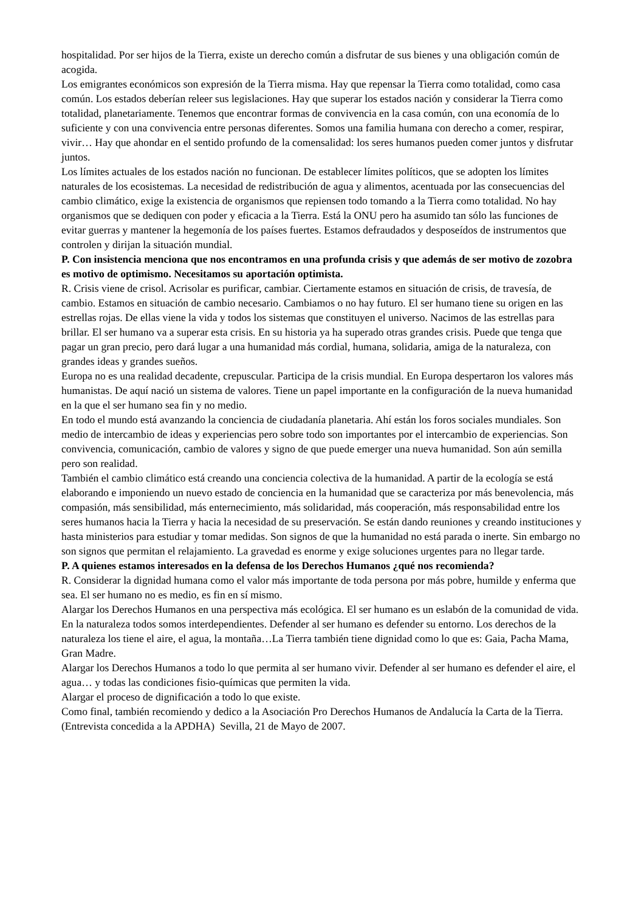hospitalidad. Por ser hijos de la Tierra, existe un derecho común a disfrutar de sus bienes y una obligación común de acogida.
Los emigrantes económicos son expresión de la Tierra misma. Hay que repensar la Tierra como totalidad, como casa común. Los estados deberían releer sus legislaciones. Hay que superar los estados nación y considerar la Tierra como totalidad, planetariamente. Tenemos que encontrar formas de convivencia en la casa común, con una economía de lo suficiente y con una convivencia entre personas diferentes. Somos una familia humana con derecho a comer, respirar, vivir… Hay que ahondar en el sentido profundo de la comensalidad: los seres humanos pueden comer juntos y disfrutar juntos.
Los límites actuales de los estados nación no funcionan. De establecer límites políticos, que se adopten los límites naturales de los ecosistemas. La necesidad de redistribución de agua y alimentos, acentuada por las consecuencias del cambio climático, exige la existencia de organismos que repiensen todo tomando a la Tierra como totalidad. No hay organismos que se dediquen con poder y eficacia a la Tierra. Está la ONU pero ha asumido tan sólo las funciones de evitar guerras y mantener la hegemonía de los países fuertes. Estamos defraudados y desposeídos de instrumentos que controlen y dirijan la situación mundial.
P. Con insistencia menciona que nos encontramos en una profunda crisis y que además de ser motivo de zozobra es motivo de optimismo. Necesitamos su aportación optimista.
R. Crisis viene de crisol. Acrisolar es purificar, cambiar. Ciertamente estamos en situación de crisis, de travesía, de cambio. Estamos en situación de cambio necesario. Cambiamos o no hay futuro. El ser humano tiene su origen en las estrellas rojas. De ellas viene la vida y todos los sistemas que constituyen el universo. Nacimos de las estrellas para brillar. El ser humano va a superar esta crisis. En su historia ya ha superado otras grandes crisis. Puede que tenga que pagar un gran precio, pero dará lugar a una humanidad más cordial, humana, solidaria, amiga de la naturaleza, con grandes ideas y grandes sueños.
Europa no es una realidad decadente, crepuscular. Participa de la crisis mundial. En Europa despertaron los valores más humanistas. De aquí nació un sistema de valores. Tiene un papel importante en la configuración de la nueva humanidad en la que el ser humano sea fin y no medio.
En todo el mundo está avanzando la conciencia de ciudadanía planetaria. Ahí están los foros sociales mundiales. Son medio de intercambio de ideas y experiencias pero sobre todo son importantes por el intercambio de experiencias. Son convivencia, comunicación, cambio de valores y signo de que puede emerger una nueva humanidad. Son aún semilla pero son realidad.
También el cambio climático está creando una conciencia colectiva de la humanidad. A partir de la ecología se está elaborando e imponiendo un nuevo estado de conciencia en la humanidad que se caracteriza por más benevolencia, más compasión, más sensibilidad, más enternecimiento, más solidaridad, más cooperación, más responsabilidad entre los seres humanos hacia la Tierra y hacia la necesidad de su preservación. Se están dando reuniones y creando instituciones y hasta ministerios para estudiar y tomar medidas. Son signos de que la humanidad no está parada o inerte. Sin embargo no son signos que permitan el relajamiento. La gravedad es enorme y exige soluciones urgentes para no llegar tarde.
P. A quienes estamos interesados en la defensa de los Derechos Humanos ¿qué nos recomienda?
R. Considerar la dignidad humana como el valor más importante de toda persona por más pobre, humilde y enferma que sea. El ser humano no es medio, es fin en sí mismo.
Alargar los Derechos Humanos en una perspectiva más ecológica. El ser humano es un eslabón de la comunidad de vida. En la naturaleza todos somos interdependientes. Defender al ser humano es defender su entorno. Los derechos de la naturaleza los tiene el aire, el agua, la montaña…La Tierra también tiene dignidad como lo que es: Gaia, Pacha Mama, Gran Madre.
Alargar los Derechos Humanos a todo lo que permita al ser humano vivir. Defender al ser humano es defender el aire, el agua… y todas las condiciones fisio-químicas que permiten la vida.
Alargar el proceso de dignificación a todo lo que existe.
Como final, también recomiendo y dedico a la Asociación Pro Derechos Humanos de Andalucía la Carta de la Tierra.
(Entrevista concedida a la APDHA) Sevilla, 21 de Mayo de 2007.